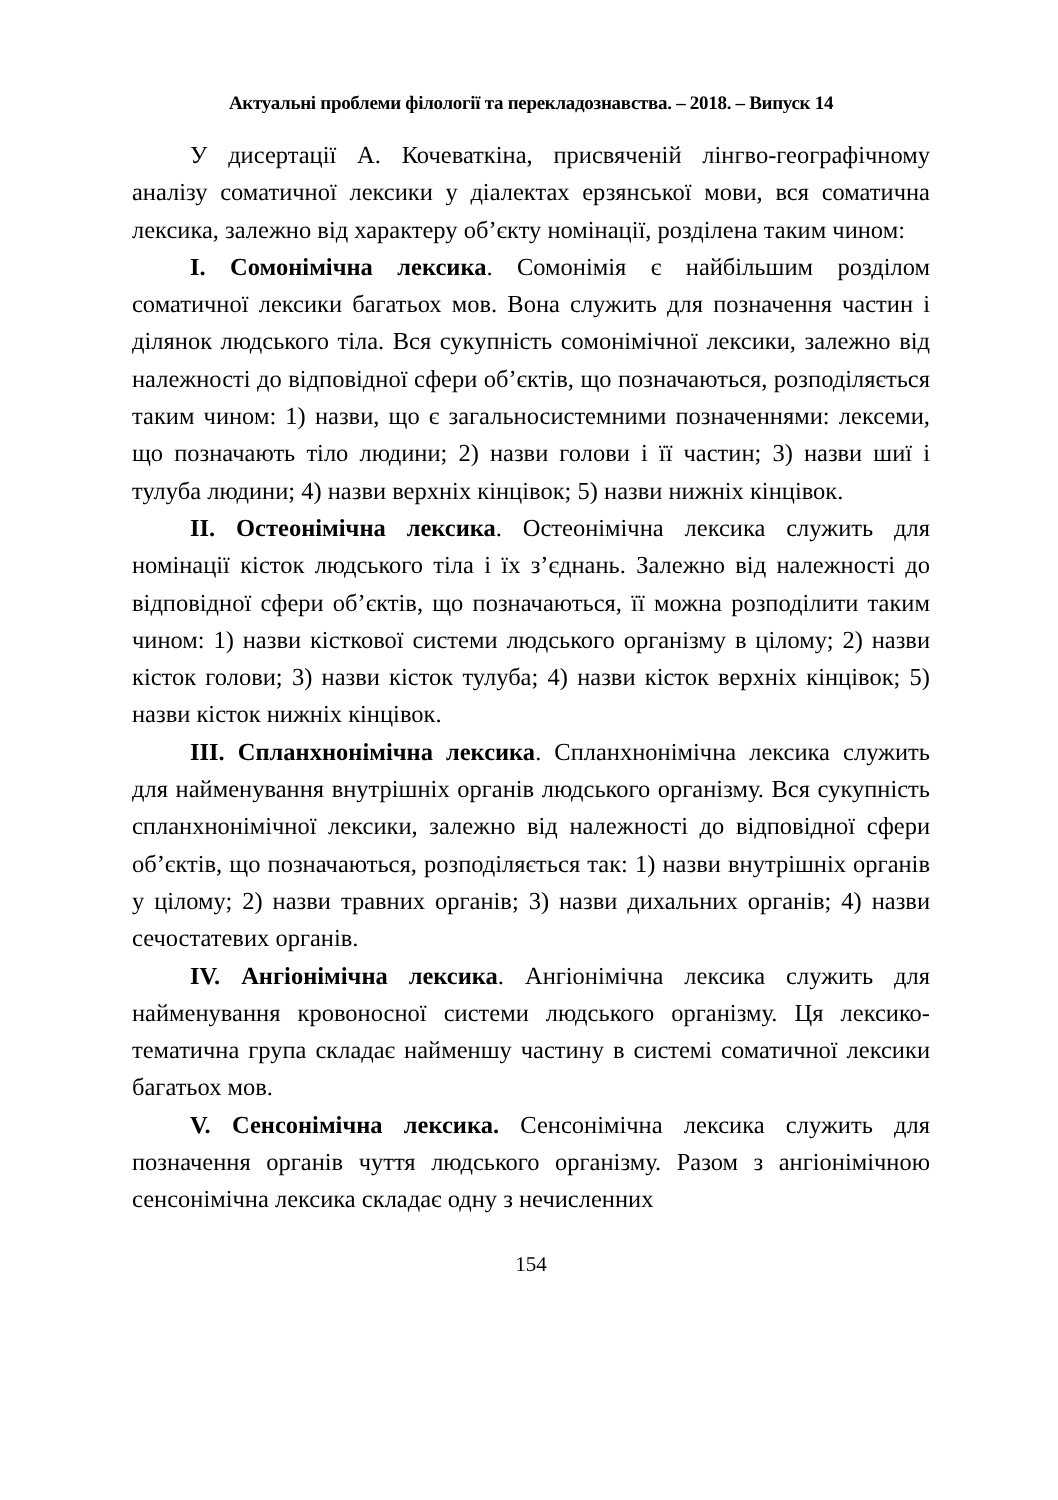Актуальні проблеми філології та перекладознавства. – 2018. – Випуск 14
У дисертації А. Кочеваткіна, присвяченій лінгво-географічному аналізу соматичної лексики у діалектах ерзянської мови, вся соматична лексика, залежно від характеру об’єкту номінації, розділена таким чином:
I. Сомонімічна лексика. Сомонімія є найбільшим розділом соматичної лексики багатьох мов. Вона служить для позначення частин і ділянок людського тіла. Вся сукупність сомонімічної лексики, залежно від належності до відповідної сфери об’єктів, що позначаються, розподіляється таким чином: 1) назви, що є загальносистемними позначеннями: лексеми, що позначають тіло людини; 2) назви голови і її частин; 3) назви шиї і тулуба людини; 4) назви верхніх кінцівок; 5) назви нижніх кінцівок.
II. Остеонімічна лексика. Остеонімічна лексика служить для номінації кісток людського тіла і їх з’єднань. Залежно від належності до відповідної сфери об’єктів, що позначаються, її можна розподілити таким чином: 1) назви кісткової системи людського організму в цілому; 2) назви кісток голови; 3) назви кісток тулуба; 4) назви кісток верхніх кінцівок; 5) назви кісток нижніх кінцівок.
III. Спланхнонімічна лексика. Спланхнонімічна лексика служить для найменування внутрішніх органів людського організму. Вся сукупність спланхнонімічної лексики, залежно від належності до відповідної сфери об’єктів, що позначаються, розподіляється так: 1) назви внутрішніх органів у цілому; 2) назви травних органів; 3) назви дихальних органів; 4) назви сечостатевих органів.
IV. Ангіонімічна лексика. Ангіонімічна лексика служить для найменування кровоносної системи людського організму. Ця лексико-тематична група складає найменшу частину в системі соматичної лексики багатьох мов.
V. Сенсонімічна лексика. Сенсонімічна лексика служить для позначення органів чуття людського організму. Разом з ангіонімічною сенсонімічна лексика складає одну з нечисленних
154